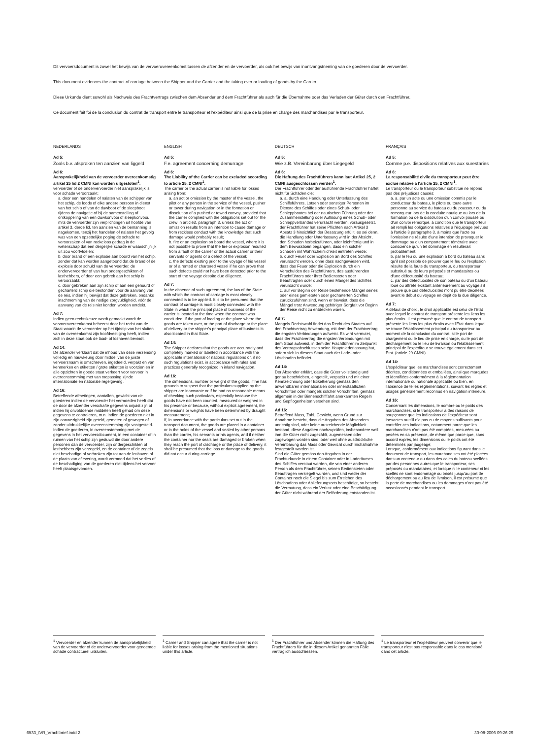Dit vervoersdocument is zowel het bewijs van de vervoerovereenkomst tussen de afzender en de vervoerder, als ook het bewijs van inontvangstneming van de goederen door de vervoerder.
This document evidences the contract of carriage between the Shipper and the Carrier and the taking over or loading of goods by the Carrier.
Diese Urkunde dient sowohl als Nachweis des Frachtvertrags zwischen dem Absender und dem Frachtführer als auch für die Übernahme oder das Verladen der Güter durch den Frachtführer.
Ce document fait foi de la conclusion du contrat de transport entre le transporteur et l'expéditeur ainsi que de la prise en charge des marchandises par le transporteur.
NEDERLANDS
Ad 5:
Zoals b.v. afspraken ten aanzien van liggeld
Ad 6:
Aansprakelijkheid van de vervoerder overeenkomstig artikel 25 lid 2 CMNI kan worden uitgesloten<sup>1</sup>.
vervoerder of de ondervervoerder niet aansprakelijk is voor schade veroorzaakt:
a. door een handelen of nalaten van de schipper van het schip, de loods of elke andere persoon in dienst van het schip of van de duwboot of de sleepboot tijdens de navigatie of bij de samenstelling of ontkoppeling van een duwkonvooi of sleepkonvooi, mits de vervoerder zijn verplichtingen uit hoofde van artikel 3, derde lid, ten aanzien van de bemanning is nagekomen, tenzij het handelen of nalaten het gevolg was van een opzettelijke poging de schade te veroorzaken of van roekeloos gedrag in de wetenschap dat een dergelijke schade er waarschijnlijk uit zou voortvloeien;
b. door brand of een explosie aan boord van het schip, zonder dat kan worden aangetoond dat de brand of de explosie door schuld van de vervoerder, de ondervervoerder of van hun ondergeschikten of lasthebbers, of door een gebrek aan het schip is veroorzaakt;
c. door gebreken aan zijn schip of aan een gehuurd of gecharterd schip die bestonden voor de aanvang van de reis, indien hij bewijst dat deze gebreken, ondanks inachtneming van de nodige zorgvuldigheid, vóór de aanvang van de reis niet konden worden ontdekt.
Ad 7:
Indien geen rechtskeuze wordt gemaakt wordt de vervoerovereenkomst beheerst door het recht van de Staat waarin de vervoerder op het tijdstip van het sluiten van de overeenkomst zijn hoofdvestiging heeft, indien zich in deze staat ook de laad- of loshaven bevindt.
Ad 14:
De afzender verklaart dat de inhoud van deze verzending volledig en nauwkeurig door middel van de juiste vervoersnaam is omschreven, ingedeeld, verpakt en van kenmerken en etiketten / grote etiketten is voorzien en in alle opzichten in goede staat verkeert voor vervoer in overeenstemming met van toepassing zijnde internationale en nationale regelgeving.
Ad 16:
Betreffende afmetingen, aantallen, gewicht van de goederen indien de vervoerder het vermoeden heeft dat de door de afzender verschafte gegevens onjuist zijn of indien hij onvoldoende middelen heeft gehad om deze gegevens te controleren, m.n. indien de goederen niet in zijn aanwezigheid zijn geteld, gemeten of gewogen of zonder uitdrukkelijke overeenstemming zijn vastgesteld.
Indien de goederen, in overeenstemming met de gegevens in het vervoersdocument, in een container of in ruimen van het schip zijn gestuwd die door andere personen dan de vervoerder, zijn ondergeschikten of lasthebbers zijn verzegeld, en de container of de zegels niet beschadigd of verbroken zijn tot aan de loshaven of de plaats van aflevering, wordt vermoed dat het verlies of de beschadiging van de goederen niet tijdens het vervoer heeft plaatsgevonden.
ENGLISH
Ad 5:
F.e. agreement concerning demurrage
Ad 6:
The Liability of the Carrier can be excluded according to article 25, 2 CMNI<sup>1</sup>.
The carrier or the actual carrier is not liable for losses arising from:
a. an act or omission by the master of the vessel, the pilot or any person in the service of the vessel, pusher or tower during navigation or in the formation or dissolution of a pushed or towed convoy, provided that the carrier complied with the obligations set out for the crew in article3, paragraph 3, unless the act or omission results from an intention to cause damage or from reckless conduct with the knowledge that such damage would probably result;
b. fire or an explosion on board the vessel, where it is not possible to prove that the fire or explosion resulted from a fault of the carrier or the actual carrier or their servants or agents or a defect of the vessel;
c. the defects existing prior to the voyage of his vessel or of a rented or chartered vessel if he can prove that such defects could not have been detected prior to the start of the voyage despite due diligence.
Ad 7:
In the absence of such agreement, the law of the State with which the contract of carriage is most closely connected is to be applied. It is to be presumed that the contract of carriage is most closely connected with the State in which the principal place of business of the carrier is located at the time when the contract was concluded, if the port of loading or the place where the goods are taken over, or the port of discharge or the place of delivery or the shipper's principal place of business is also located in that State.
Ad 14:
The Shipper declares that the goods are accurately and completely marked or labelled in accordance with the applicable international or national regulations or, if no such regulations exist, in accordance with rules and practices generally recognized in inland navigation.
Ad 16:
The dimensions, number or weight of the goods, if he has grounds to suspect that the particulars supplied by the shipper are inaccurate or if he had no reasonable means of checking such particulars, especially because the goods have not been counted, measured or weighed in his presence or because, without explicit agreement, the dimensions or weights have been determined by draught measurement;
If, in accordance with the particulars set out in the transport document, the goods are placed in a container or in the holds of the vessel and sealed by other persons than the carrier, his servants or his agents, and if neither the container nor the seals are damaged or broken when they reach the port of discharge or the place of delivery, it shall be presumed that the loss or damage to the goods did not occur during carriage.
DEUTSCH
Ad 5:
Wie z.B. Vereinbarung über Liegegeld
Ad 6:
Die Haftung des Frachtführers kann laut Artikel 25, 2 CMNI ausgeschlossen werden<sup>1</sup>.
Der Frachtführer oder der ausführende Frachtführer haftet nicht für Schäden die:
a. a. durch eine Handlung oder Unterlassung des Schiffsführers, Lotsen oder sonstiger Personen im Dienste des Schiffes oder eines Schub- oder Schleppbootes bei der nautischen Führung oder der Zusammenstellung oder Auflösung eines Schub- oder Schleppverbandes verursacht werden, vorausgesetzt, der Frachtführer hat seine Pflichten nach Artikel 3 Absatz 3 hinsichtlich der Besatzung erfüllt, es sei denn, die Handlung oder Unterlassung wird in der Absicht, den Schaden herbeizuführen, oder leichtfertig und in dem Bewusstsein begangen, dass ein solcher Schaden mit Wahrscheinlichkeit eintreten werde;
b. durch Feuer oder Explosion an Bord des Schiffes verursacht werden, ohne dass nachgewiesen wird, dass das Feuer oder die Explosion durch ein Verschulden des Frachtführers, des ausführenden Frachtführers oder ihrer Bediensteten oder Beauftragten oder durch einen Mangel des Schiffes verursacht wurde;
c. auf vor Beginn der Reise bestehende Mängel seines oder eines gemieteten oder gecharterten Schiffes zurückzuführen sind, wenn er beweist, dass die Mängel trotz Anwendung gehöriger Sorgfalt vor Beginn der Reise nicht zu entdecken waren.
Ad 7:
Mangels Rechtswahl findet das Recht des Staates auf den Frachtvertrag Anwendung, mit dem der Frachtvertrag die engsten Verbindungen aufweist. Es wird vermutet, dass der Frachtvertrag die engsten Verbindungen mit dem Staat aufweist, in dem der Frachtführer im Zeitpunkt des Vertragsabschlusses seine Hauptniederlassung hat, sofern sich in diesem Staat auch der Lade- oder Löschhafen befindet.
Ad 14:
Der Absender erklärt, dass die Güter vollständig und genau beschrieben, eingeteilt, verpackt und mit einer Kennzeichnung oder Etikettierung gemäss den anwendbaren internationalen oder innerstaatlichen Vorschriften oder mangels solcher Vorschriften, gemäss allgemein in der Binnenschifffahrt anerkannten Regeln und Gepflogenheiten versehen sind.
Ad 16:
Betreffend Mass, Zahl, Gewicht, wenn Grund zur Annahme besteht, dass die Angaben des Absenders unrichtig sind, oder keine ausreichende Möglichkeit bestand, diese Angaben nachzuprüfen, insbesondere weil ihm die Güter nicht zugezählt, zugemessen oder zugewogen worden sind, oder weil ohne ausdrückliche Vereinbarung das Mass oder Gewicht durch Eichafnahme festgestellt worden ist.
Sind die Güter gemäss den Angaben in der Frachturkunde in einem Container oder in Laderäumes des Schiffes verstaut worden, die von einer anderen Person als dem Frachtführer, seinen Bediensteten oder Beauftragen versiegelt wurden, und sind weder der Container noch die Siegel bis zum Erreichen des Löschhafens oder Ablieferungsorts beschädigt, so besteht die Vermutung, dass ein Verlust oder eine Beschädigung der Güter nicht während der Beförderung entstanden ist.
FRANÇAIS
Ad 5:
Comme p.e. dispositions relatives aux surestaries
Ad 6:
La responsabilité civile du transporteur peut être exclue relative à l'article 25, 2 CMNI<sup>1</sup>.
Le transporteur ou le transporteur substitué ne répond pas des préjudices causés:
a. a. par un acte ou une omission commis par le conducteur du bateau, le pilote ou toute autre personne au service du bateau ou du pousseur ou du remorqueur lors de la conduite nautique ou lors de la formation ou de la dissolution d'un convoi poussé ou d'un convoi remorqué, à condition que le transporteur ait rempli les obligations relatives à l'équipage prévues à l'article 3 paragraphe 3, à moins que l'acte ou l'omission ne résulte d'une intention de provoquer le dommage ou d'un comportement téméraire avec conscience qu'un tel dommage en résulterait probablement;
b. par le feu ou une explosion à bord du bateau sans qu'il soit possible de prouver que le feu ou l'explosion résulte de la faute du transporteur, du transporteur substitué ou de leurs préposés et mandataires ou d'une défectuosité du bateau;
c. par des défectuosités de son bateau ou d'un bateau loué ou affrété existant antérieurement au voyage s'il prouve que ces défectuosités n'ont pu être décelées avant le début du voyage en dépit de la due diligence.
Ad 7:
A défaut de choix , le droit applicable est celui de l'Etat avec lequel le contrat de transport présente les liens les plus étroits. Il est présumé que le contrat de transport présente les liens les plus étroits avec l'Etat dans lequel se trouve l'établissement principal du transporteur au moment de la conclusion du contrat, si le port de chargement ou le lieu de prise en charge, ou le port de déchargement ou le lieu de livraison ou l'établissement principal de l'expéditeur se trouve également dans cet Etat. (article 29 CMNI).
Ad 14:
L'expéditeur que les marchandises sont correctement décrites, conditionnées et emballées, ainsi que marquées et identifiées conformément à la réglementation internationale ou nationale applicable ou bien, en l'absence de telles réglementations, suivant les règles et usages généralement reconnus en navigation intérieure.
Ad 16:
Concernant les dimensions, le nombre ou le poids des marchandises, si le transporteur a des raisons de soupçonner que les indications de l'expéditeur sont inexactes ou s'il n'a pas eu de moyens suffisants pour contrôler ces indications, notamment parce que les marchandises n'ont pas été comptées, mesurées ou pesées en sa présence, de même que parce que, sans accord exprès, les dimensions ou le poids ont été déterminés par jaugeage;
Lorsque, conformément aux indications figurant dans le document de transport, les marchandises ont été placées dans un conteneur ou dans des cales du bateau scellées par des personnes autres que le transporteur, ses préposés ou mandataires, et lorsque ni le conteneur ni les scellés ne sont endommagé ou brisés jusqu'au port de déchargement ou au lieu de livraison, il est présumé que la perte de marchandises ou les dommages n'ont pas été occasionnés pendant le transport.
<sup>1</sup> Vervoerder en afzender kunnen de aansprakelijkheid van de vervoerder of de ondervervoerder voor genoemde schade contractueel uitsluiten.
<sup>1</sup> Carrier and Shipper can agree that the carrier is not liable for losses arising from the mentioned situations under this article.
<sup>1</sup> Der Frachtführer und Absender können die Haftung des Frachtführers für die in diesem Artikel genannten Fälle vertraglich ausschliessen.
<sup>1</sup> Le transporteur et l'expéditeur peuvent convenir que le transporteur n'est pas responsable dans le cas mentioné dans cet article.
6533_IVR_Vrachtbrief.indd 2 30-08-2006 09:26:29